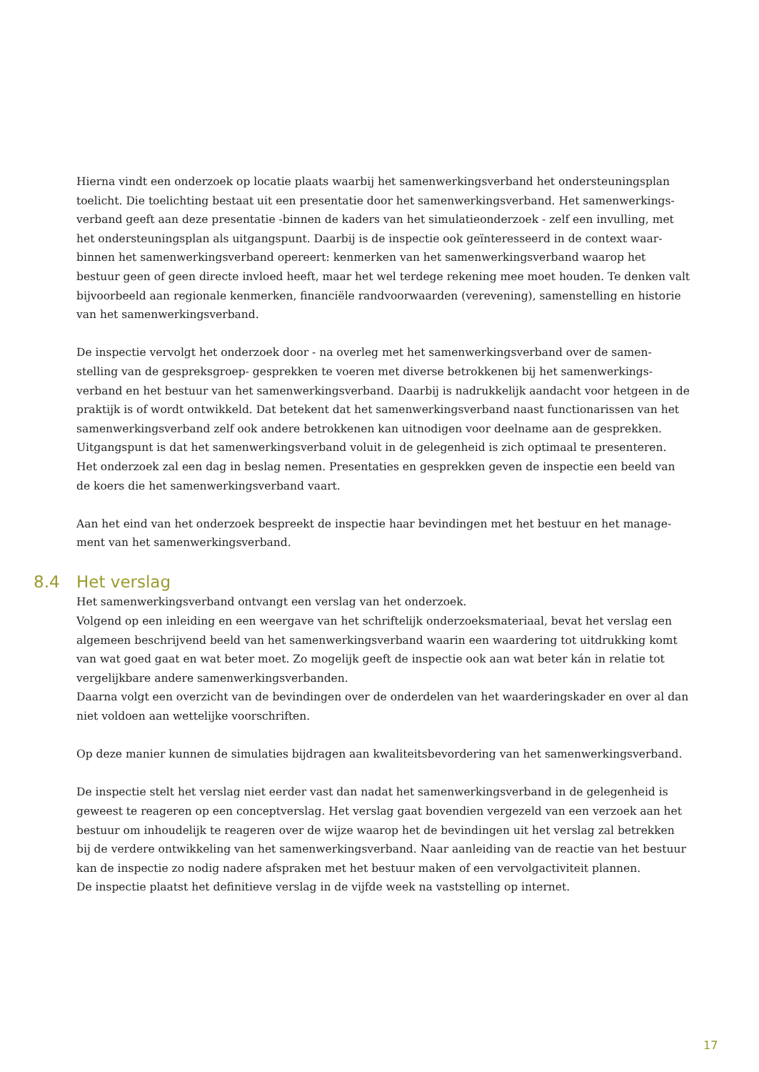Hierna vindt een onderzoek op locatie plaats waarbij het samenwerkingsverband het ondersteuningsplan toelicht. Die toelichting bestaat uit een presentatie door het samenwerkingsverband. Het samenwerkings-verband geeft aan deze presentatie -binnen de kaders van het simulatieonderzoek - zelf een invulling, met het ondersteuningsplan als uitgangspunt. Daarbij is de inspectie ook geïnteresseerd in de context waar-binnen het samenwerkingsverband opereert: kenmerken van het samenwerkingsverband waarop het bestuur geen of geen directe invloed heeft, maar het wel terdege rekening mee moet houden. Te denken valt bijvoorbeeld aan regionale kenmerken, financiële randvoorwaarden (verevening), samenstelling en historie van het samenwerkingsverband.
De inspectie vervolgt het onderzoek door - na overleg met het samenwerkingsverband over de samen-stelling van de gespreksgroep- gesprekken te voeren met diverse betrokkenen bij het samenwerkings-verband en het bestuur van het samenwerkingsverband. Daarbij is nadrukkelijk aandacht voor hetgeen in de praktijk is of wordt ontwikkeld. Dat betekent dat het samenwerkingsverband naast functionarissen van het samenwerkingsverband zelf ook andere betrokkenen kan uitnodigen voor deelname aan de gesprekken. Uitgangspunt is dat het samenwerkingsverband voluit in de gelegenheid is zich optimaal te presenteren. Het onderzoek zal een dag in beslag nemen. Presentaties en gesprekken geven de inspectie een beeld van de koers die het samenwerkingsverband vaart.
Aan het eind van het onderzoek bespreekt de inspectie haar bevindingen met het bestuur en het manage-ment van het samenwerkingsverband.
8.4 Het verslag
Het samenwerkingsverband ontvangt een verslag van het onderzoek.
Volgend op een inleiding en een weergave van het schriftelijk onderzoeksmateriaal, bevat het verslag een algemeen beschrijvend beeld van het samenwerkingsverband waarin een waardering tot uitdrukking komt van wat goed gaat en wat beter moet. Zo mogelijk geeft de inspectie ook aan wat beter kán in relatie tot vergelijkbare andere samenwerkingsverbanden.
Daarna volgt een overzicht van de bevindingen over de onderdelen van het waarderingskader en over al dan niet voldoen aan wettelijke voorschriften.
Op deze manier kunnen de simulaties bijdragen aan kwaliteitsbevordering van het samenwerkingsverband.
De inspectie stelt het verslag niet eerder vast dan nadat het samenwerkingsverband in de gelegenheid is geweest te reageren op een conceptverslag. Het verslag gaat bovendien vergezeld van een verzoek aan het bestuur om inhoudelijk te reageren over de wijze waarop het de bevindingen uit het verslag zal betrekken bij de verdere ontwikkeling van het samenwerkingsverband. Naar aanleiding van de reactie van het bestuur kan de inspectie zo nodig nadere afspraken met het bestuur maken of een vervolgactiviteit plannen.
De inspectie plaatst het definitieve verslag in de vijfde week na vaststelling op internet.
17